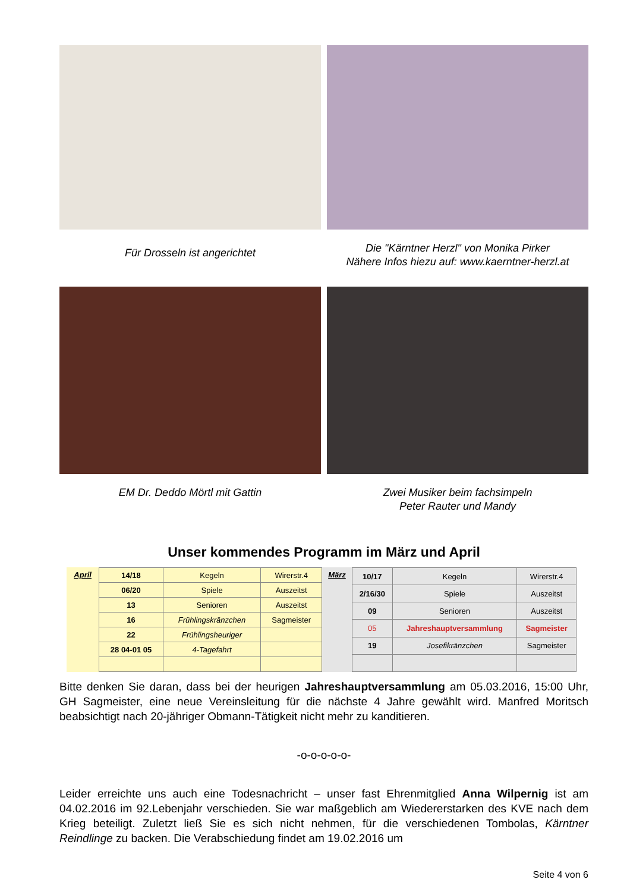Für Drosseln ist angerichtet
Die "Kärntner Herzl" von Monika Pirker
Nähere Infos hiezu auf: www.kaerntner-herzl.at
EM Dr. Deddo Mörtl mit Gattin Zwei Musiker beim fachsimpeln
Peter Rauter und Mandy
Unser kommendes Programm im März und April
| April | 14/18 | Kegeln | Wirerstr.4 |
| | 06/20 | Spiele | Auszeitst |
| | 13 | Senioren | Auszeitst |
| | 16 | Frühlingskränzchen | Sagmeister |
| | 22 | Frühlingsheuriger | |
| | 28 04-01 05 | 4-Tagefahrt | |
| März | 10/17 | Kegeln | Wirerstr.4 |
| | 2/16/30 | Spiele | Auszeitst |
| | 09 | Senioren | Auszeitst |
| | 05 | Jahreshauptversammlung | Sagmeister |
| | 19 | Josefikränzchen | Sagmeister |
Bitte denken Sie daran, dass bei der heurigen Jahreshauptversammlung am 05.03.2016, 15:00 Uhr, GH Sagmeister, eine neue Vereinsleitung für die nächste 4 Jahre gewählt wird. Manfred Moritsch beabsichtigt nach 20-jähriger Obmann-Tätigkeit nicht mehr zu kanditieren.
-o-o-o-o-o-
Leider erreichte uns auch eine Todesnachricht – unser fast Ehrenmitglied Anna Wilpernig ist am 04.02.2016 im 92.Lebenjahr verschieden. Sie war maßgeblich am Wiedererstarken des KVE nach dem Krieg beteiligt. Zuletzt ließ Sie es sich nicht nehmen, für die verschiedenen Tombolas, Kärntner Reindlinge zu backen. Die Verabschiedung findet am 19.02.2016 um
Seite 4 von 6